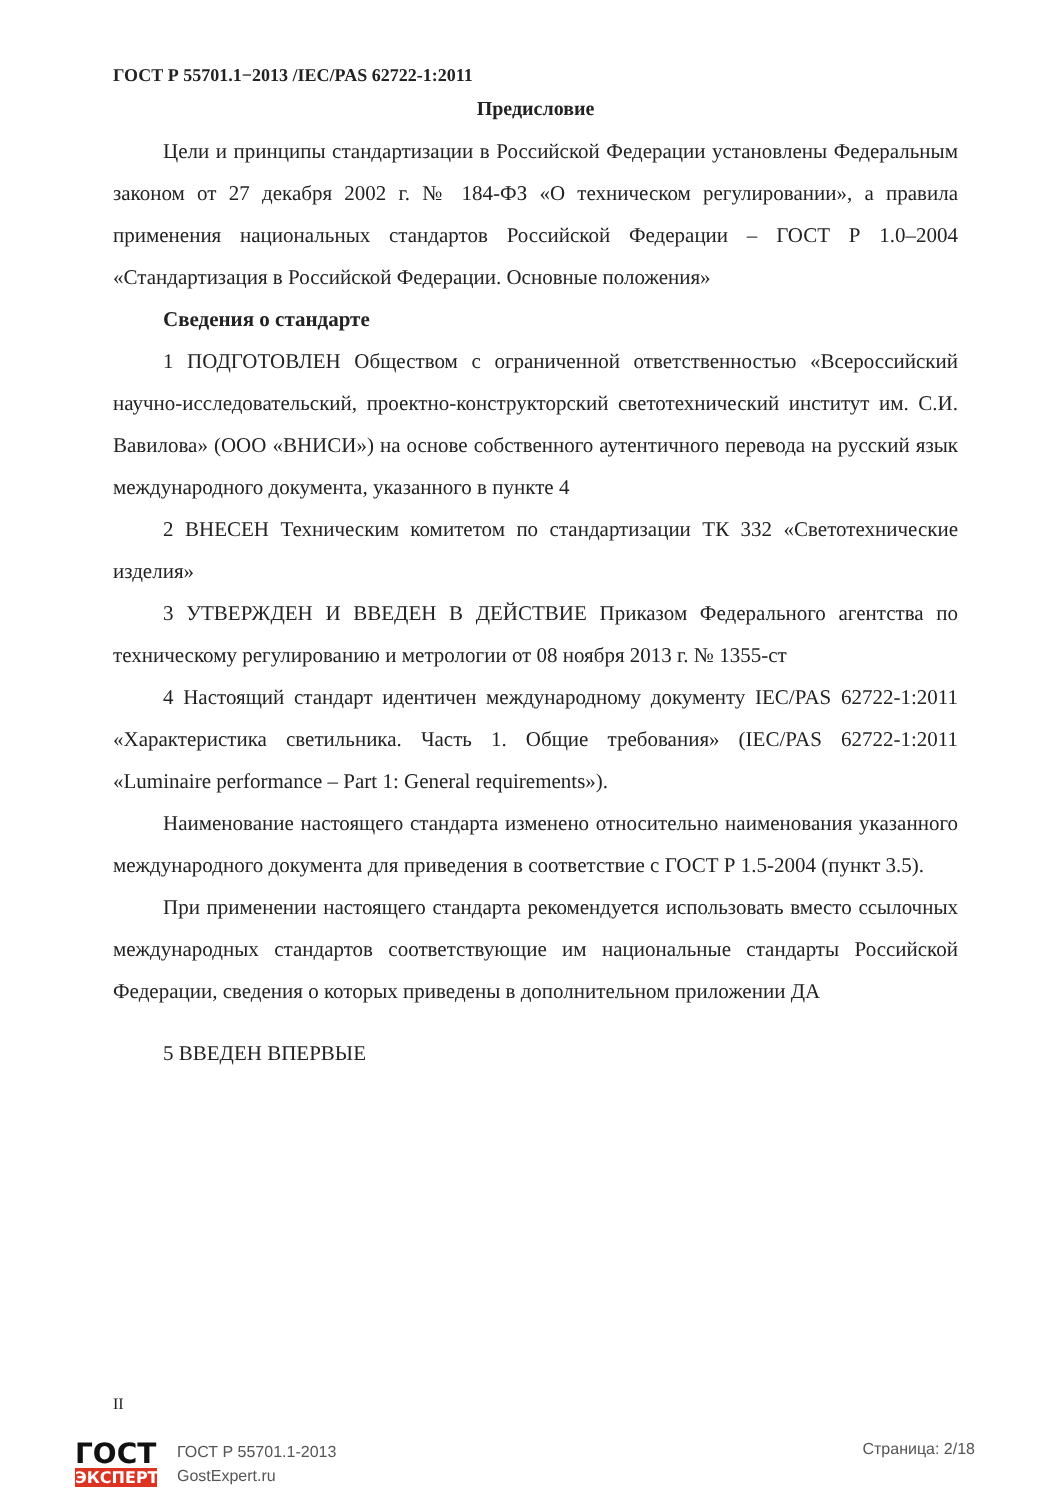ГОСТ Р 55701.1−2013 /IEC/PAS 62722-1:2011
Предисловие
Цели и принципы стандартизации в Российской Федерации установлены Федеральным законом от 27 декабря 2002 г. № 184-ФЗ «О техническом регулировании», а правила применения национальных стандартов Российской Федерации – ГОСТ Р 1.0–2004 «Стандартизация в Российской Федерации. Основные положения»
Сведения о стандарте
1 ПОДГОТОВЛЕН Обществом с ограниченной ответственностью «Всероссийский научно-исследовательский, проектно-конструкторский светотехнический институт им. С.И. Вавилова» (ООО «ВНИСИ») на основе собственного аутентичного перевода на русский язык международного документа, указанного в пункте 4
2 ВНЕСЕН Техническим комитетом по стандартизации ТК 332 «Светотехнические изделия»
3 УТВЕРЖДЕН И ВВЕДЕН В ДЕЙСТВИЕ Приказом Федерального агентства по техническому регулированию и метрологии от 08 ноября 2013 г. № 1355-ст
4 Настоящий стандарт идентичен международному документу IEC/PAS 62722-1:2011 «Характеристика светильника. Часть 1. Общие требования» (IEC/PAS 62722-1:2011 «Luminaire performance – Part 1: General requirements»).
Наименование настоящего стандарта изменено относительно наименования указанного международного документа для приведения в соответствие с ГОСТ Р 1.5-2004 (пункт 3.5).
При применении настоящего стандарта рекомендуется использовать вместо ссылочных международных стандартов соответствующие им национальные стандарты Российской Федерации, сведения о которых приведены в дополнительном приложении ДА
5 ВВЕДЕН ВПЕРВЫЕ
II
ГОСТ
ЭКСПЕРТ
ГОСТ Р 55701.1-2013
GostExpert.ru
Страница: 2/18